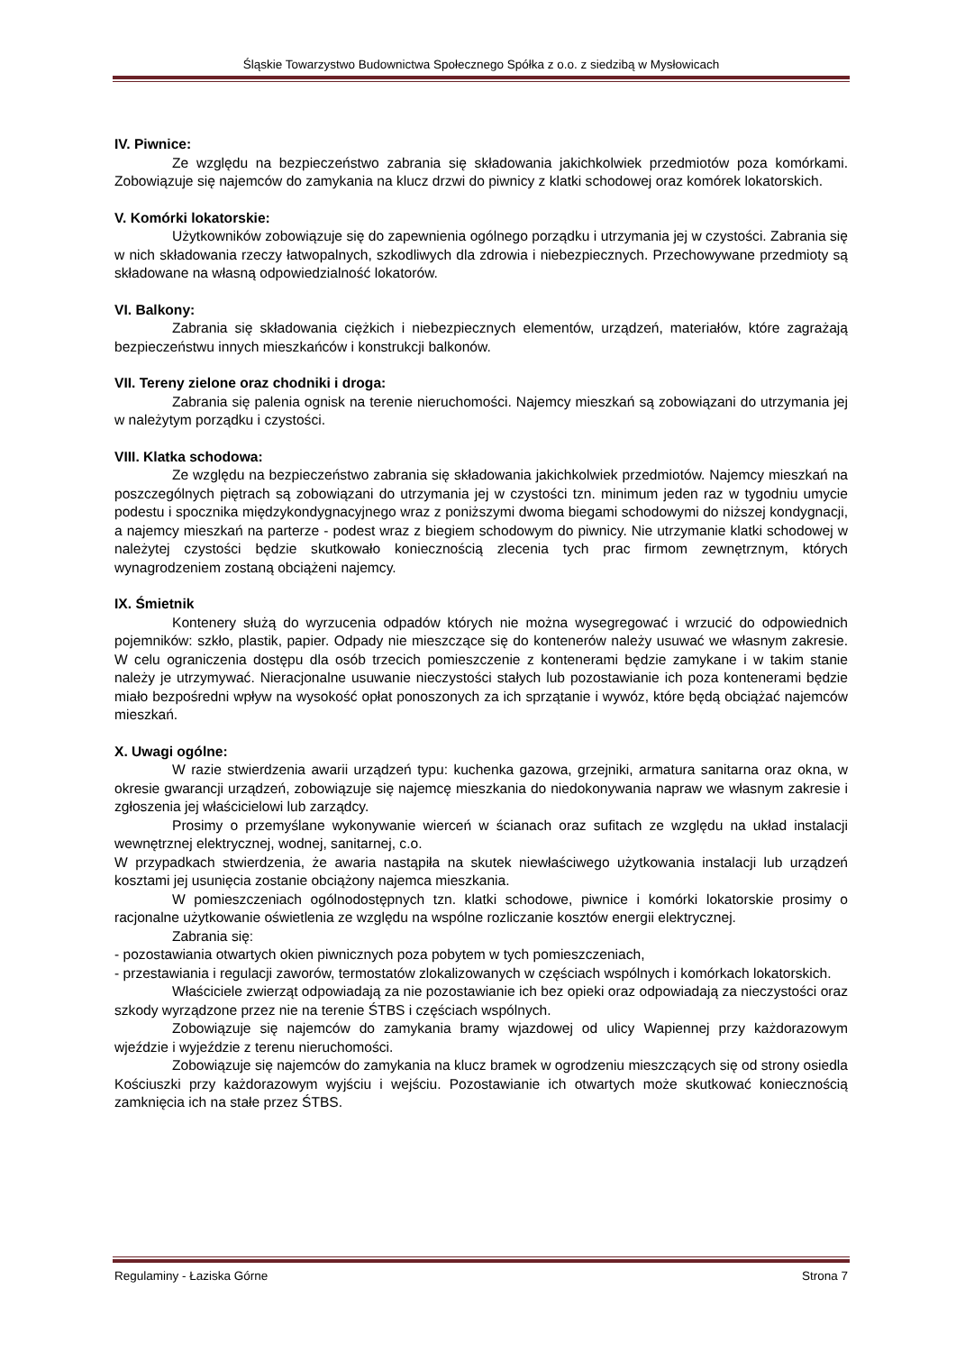Śląskie Towarzystwo Budownictwa Społecznego Spółka z o.o. z siedzibą w Mysłowicach
IV. Piwnice:
Ze względu na bezpieczeństwo zabrania się składowania jakichkolwiek przedmiotów poza komórkami. Zobowiązuje się najemców do zamykania na klucz drzwi do piwnicy z klatki schodowej oraz komórek lokatorskich.
V. Komórki lokatorskie:
Użytkowników zobowiązuje się do zapewnienia ogólnego porządku i utrzymania jej w czystości. Zabrania się w nich składowania rzeczy łatwopalnych, szkodliwych dla zdrowia i niebezpiecznych. Przechowywane przedmioty są składowane na własną odpowiedzialność lokatorów.
VI. Balkony:
Zabrania się składowania ciężkich i niebezpiecznych elementów, urządzeń, materiałów, które zagrażają bezpieczeństwu innych mieszkańców i konstrukcji balkonów.
VII. Tereny zielone oraz chodniki i droga:
Zabrania się palenia ognisk na terenie nieruchomości. Najemcy mieszkań są zobowiązani do utrzymania jej w należytym porządku i czystości.
VIII. Klatka schodowa:
Ze względu na bezpieczeństwo zabrania się składowania jakichkolwiek przedmiotów. Najemcy mieszkań na poszczególnych piętrach są zobowiązani do utrzymania jej w czystości tzn. minimum jeden raz w tygodniu umycie podestu i spocznika międzykondygnacyjnego wraz z poniższymi dwoma biegami schodowymi do niższej kondygnacji, a najemcy mieszkań na parterze - podest wraz z biegiem schodowym do piwnicy. Nie utrzymanie klatki schodowej w należytej czystości będzie skutkowało koniecznością zlecenia tych prac firmom zewnętrznym, których wynagrodzeniem zostaną obciążeni najemcy.
IX. Śmietnik
Kontenery służą do wyrzucenia odpadów których nie można wysegregować i wrzucić do odpowiednich pojemników: szkło, plastik, papier. Odpady nie mieszczące się do kontenerów należy usuwać we własnym zakresie. W celu ograniczenia dostępu dla osób trzecich pomieszczenie z kontenerami będzie zamykane i w takim stanie należy je utrzymywać. Nieracjonalne usuwanie nieczystości stałych lub pozostawianie ich poza kontenerami będzie miało bezpośredni wpływ na wysokość opłat ponoszonych za ich sprzątanie i wywóz, które będą obciążać najemców mieszkań.
X. Uwagi ogólne:
W razie stwierdzenia awarii urządzeń typu: kuchenka gazowa, grzejniki, armatura sanitarna oraz okna, w okresie gwarancji urządzeń, zobowiązuje się najemcę mieszkania do niedokonywania napraw we własnym zakresie i zgłoszenia jej właścicielowi lub zarządcy.
Prosimy o przemyślane wykonywanie wierceń w ścianach oraz sufitach ze względu na układ instalacji wewnętrznej elektrycznej, wodnej, sanitarnej, c.o.
W przypadkach stwierdzenia, że awaria nastąpiła na skutek niewłaściwego użytkowania instalacji lub urządzeń kosztami jej usunięcia zostanie obciążony najemca mieszkania.
W pomieszczeniach ogólnodostępnych tzn. klatki schodowe, piwnice i komórki lokatorskie prosimy o racjonalne użytkowanie oświetlenia ze względu na wspólne rozliczanie kosztów energii elektrycznej.
Zabrania się:
- pozostawiania otwartych okien piwnicznych poza pobytem w tych pomieszczeniach,
- przestawiania i regulacji zaworów, termostatów zlokalizowanych w częściach wspólnych i komórkach lokatorskich.
Właściciele zwierząt odpowiadają za nie pozostawianie ich bez opieki oraz odpowiadają za nieczystości oraz szkody wyrządzone przez nie na terenie ŚTBS i częściach wspólnych.
Zobowiązuje się najemców do zamykania bramy wjazdowej od ulicy Wapiennej przy każdorazowym wjeździe i wyjeździe z terenu nieruchomości.
Zobowiązuje się najemców do zamykania na klucz bramek w ogrodzeniu mieszczących się od strony osiedla Kościuszki przy każdorazowym wyjściu i wejściu. Pozostawianie ich otwartych może skutkować koniecznością zamknięcia ich na stałe przez ŚTBS.
Regulaminy - Łaziska Górne Strona 7